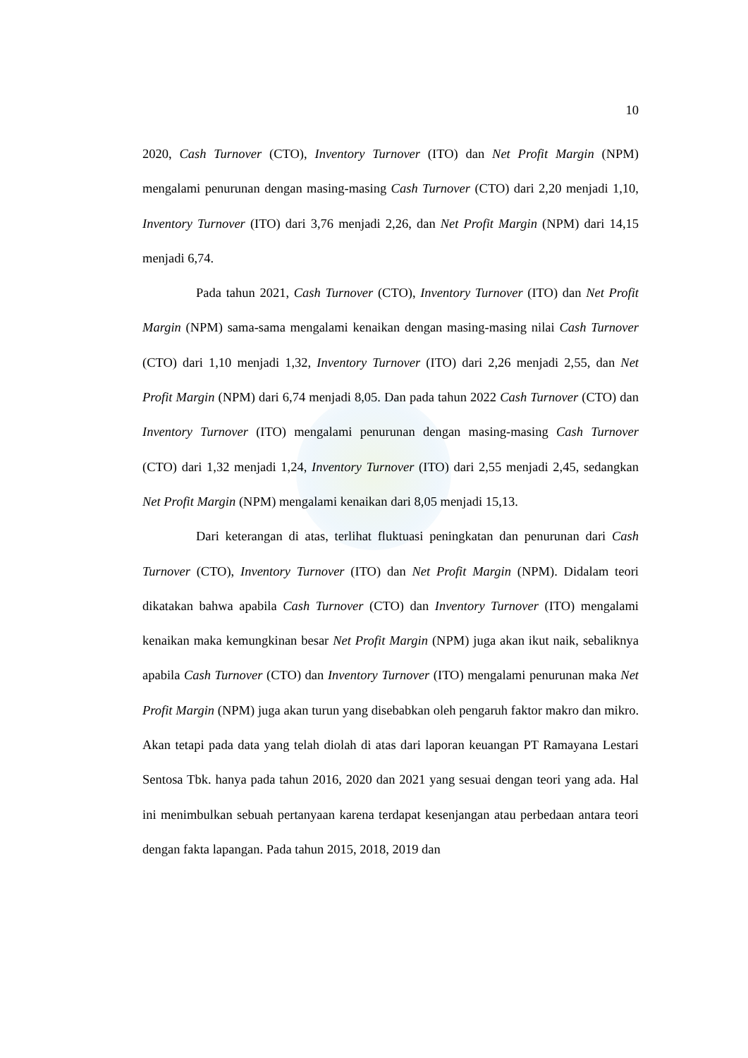10
2020, Cash Turnover (CTO), Inventory Turnover (ITO) dan Net Profit Margin (NPM) mengalami penurunan dengan masing-masing Cash Turnover (CTO) dari 2,20 menjadi 1,10, Inventory Turnover (ITO) dari 3,76 menjadi 2,26, dan Net Profit Margin (NPM) dari 14,15 menjadi 6,74.
Pada tahun 2021, Cash Turnover (CTO), Inventory Turnover (ITO) dan Net Profit Margin (NPM) sama-sama mengalami kenaikan dengan masing-masing nilai Cash Turnover (CTO) dari 1,10 menjadi 1,32, Inventory Turnover (ITO) dari 2,26 menjadi 2,55, dan Net Profit Margin (NPM) dari 6,74 menjadi 8,05. Dan pada tahun 2022 Cash Turnover (CTO) dan Inventory Turnover (ITO) mengalami penurunan dengan masing-masing Cash Turnover (CTO) dari 1,32 menjadi 1,24, Inventory Turnover (ITO) dari 2,55 menjadi 2,45, sedangkan Net Profit Margin (NPM) mengalami kenaikan dari 8,05 menjadi 15,13.
Dari keterangan di atas, terlihat fluktuasi peningkatan dan penurunan dari Cash Turnover (CTO), Inventory Turnover (ITO) dan Net Profit Margin (NPM). Didalam teori dikatakan bahwa apabila Cash Turnover (CTO) dan Inventory Turnover (ITO) mengalami kenaikan maka kemungkinan besar Net Profit Margin (NPM) juga akan ikut naik, sebaliknya apabila Cash Turnover (CTO) dan Inventory Turnover (ITO) mengalami penurunan maka Net Profit Margin (NPM) juga akan turun yang disebabkan oleh pengaruh faktor makro dan mikro. Akan tetapi pada data yang telah diolah di atas dari laporan keuangan PT Ramayana Lestari Sentosa Tbk. hanya pada tahun 2016, 2020 dan 2021 yang sesuai dengan teori yang ada. Hal ini menimbulkan sebuah pertanyaan karena terdapat kesenjangan atau perbedaan antara teori dengan fakta lapangan. Pada tahun 2015, 2018, 2019 dan